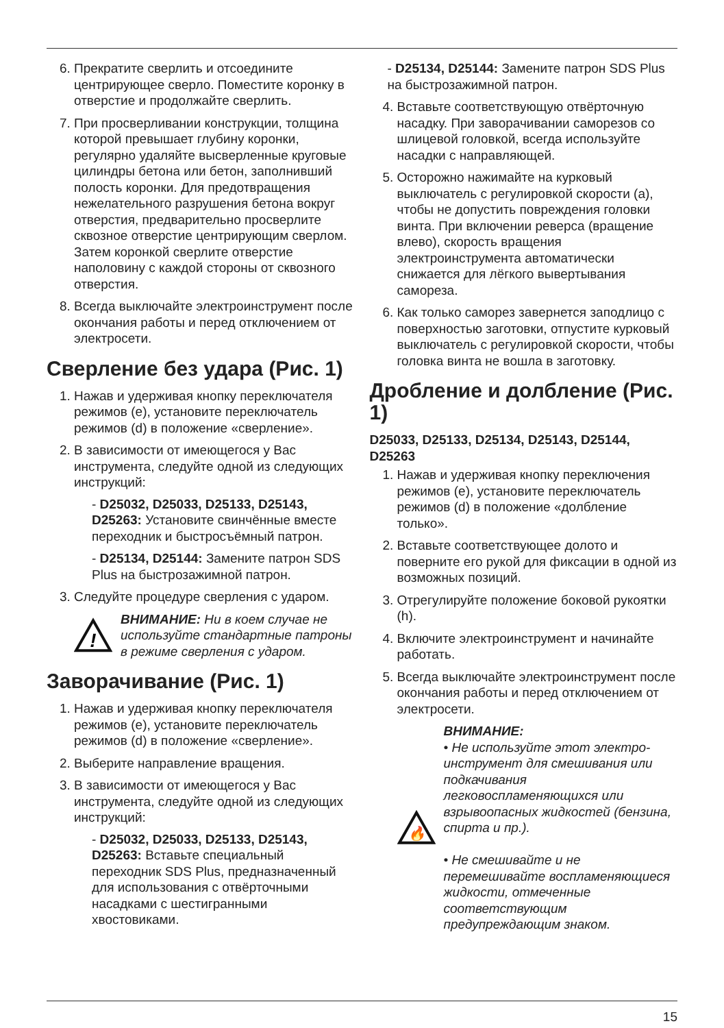6. Прекратите сверлить и отсоедините центрирующее сверло. Поместите коронку в отверстие и продолжайте сверлить.
7. При просверливании конструкции, толщина которой превышает глубину коронки, регулярно удаляйте высверленные круговые цилиндры бетона или бетон, заполнивший полость коронки. Для предотвращения нежелательного разрушения бетона вокруг отверстия, предварительно просверлите сквозное отверстие центрирующим сверлом. Затем коронкой сверлите отверстие наполовину с каждой стороны от сквозного отверстия.
8. Всегда выключайте электроинструмент после окончания работы и перед отключением от электросети.
Сверление без удара (Рис. 1)
1. Нажав и удерживая кнопку переключателя режимов (е), установите переключатель режимов (d) в положение «сверление».
2. В зависимости от имеющегося у Вас инструмента, следуйте одной из следующих инструкций:
- D25032, D25033, D25133, D25143, D25263: Установите свинчённые вместе переходник и быстросъёмный патрон.
- D25134, D25144: Замените патрон SDS Plus на быстрозажимной патрон.
3. Следуйте процедуре сверления с ударом.
!
ВНИМАНИЕ: Ни в коем случае не используйте стандартные патроны в режиме сверления с ударом.
Заворачивание (Рис. 1)
1. Нажав и удерживая кнопку переключателя режимов (е), установите переключатель режимов (d) в положение «сверление».
2. Выберите направление вращения.
3. В зависимости от имеющегося у Вас инструмента, следуйте одной из следующих инструкций:
- D25032, D25033, D25133, D25143, D25263: Вставьте специальный переходник SDS Plus, предназначенный для использования с отвёрточными насадками с шестигранными хвостовиками.
- D25134, D25144: Замените патрон SDS Plus на быстрозажимной патрон.
4. Вставьте соответствующую отвёрточную насадку. При заворачивании саморезов со шлицевой головкой, всегда используйте насадки с направляющей.
5. Осторожно нажимайте на курковый выключатель с регулировкой скорости (а), чтобы не допустить повреждения головки винта. При включении реверса (вращение влево), скорость вращения электроинструмента автоматически снижается для лёгкого вывертывания самореза.
6. Как только саморез завернется заподлицо с поверхностью заготовки, отпустите курковый выключатель с регулировкой скорости, чтобы головка винта не вошла в заготовку.
Дробление и долбление (Рис. 1)
D25033, D25133, D25134, D25143, D25144, D25263
1. Нажав и удерживая кнопку переключения режимов (е), установите переключатель режимов (d) в положение «долбление только».
2. Вставьте соответствующее долото и поверните его рукой для фиксации в одной из возможных позиций.
3. Отрегулируйте положение боковой рукоятки (h).
4. Включите электроинструмент и начинайте работать.
5. Всегда выключайте электроинструмент после окончания работы и перед отключением от электросети.
🔥
ВНИМАНИЕ:
• Не используйте этот электро-инструмент для смешивания или подкачивания легковоспламеняющихся или взрывоопасных жидкостей (бензина, спирта и пр.).
• Не смешивайте и не перемешивайте воспламеняющиеся жидкости, отмеченные соответствующим предупреждающим знаком.
15